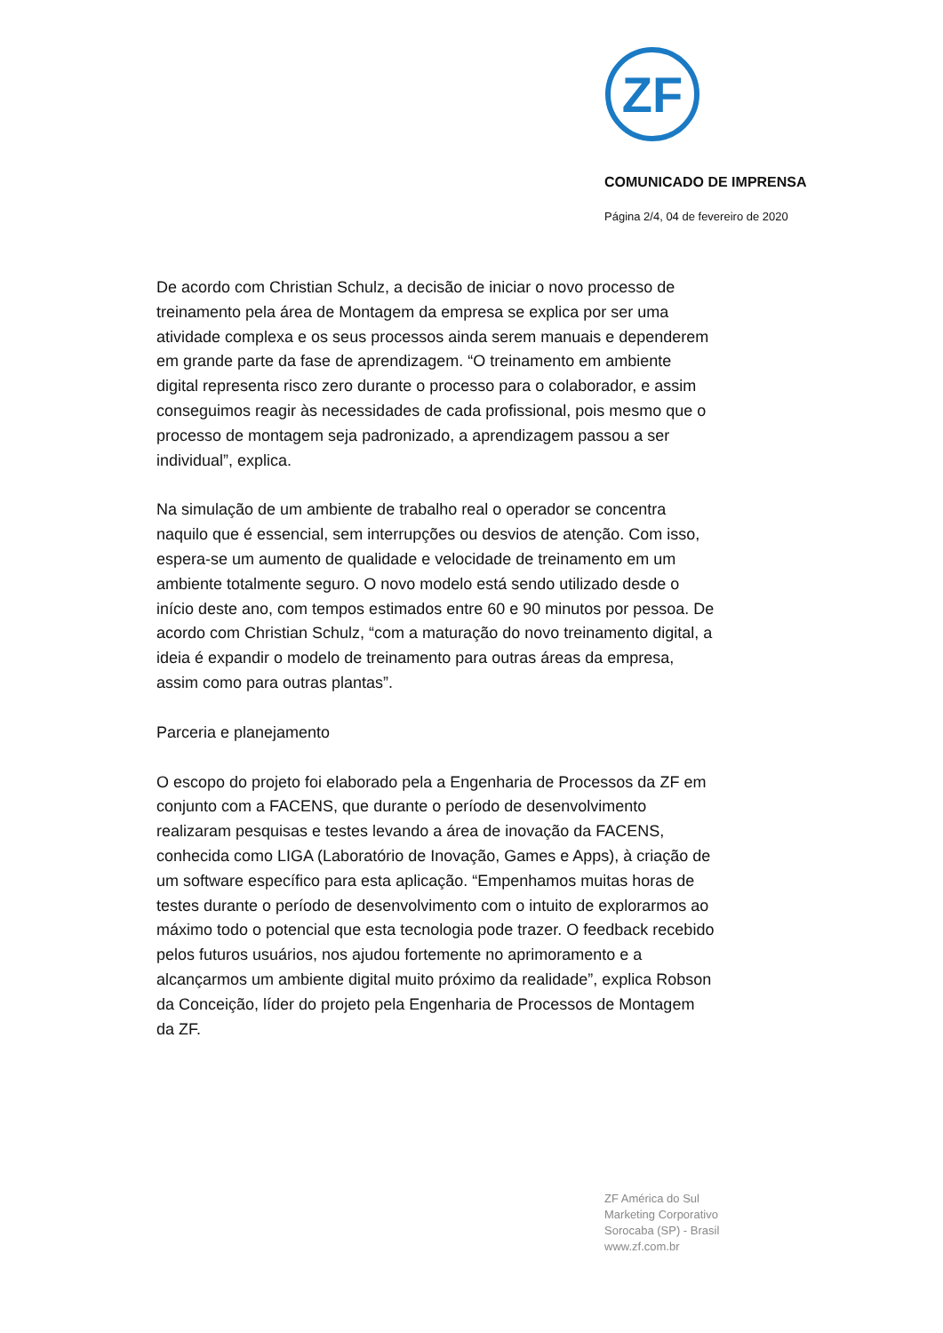ZF
COMUNICADO DE IMPRENSA
Página 2/4, 04 de fevereiro de 2020
De acordo com Christian Schulz, a decisão de iniciar o novo processo de treinamento pela área de Montagem da empresa se explica por ser uma atividade complexa e os seus processos ainda serem manuais e dependerem em grande parte da fase de aprendizagem. “O treinamento em ambiente digital representa risco zero durante o processo para o colaborador, e assim conseguimos reagir às necessidades de cada profissional, pois mesmo que o processo de montagem seja padronizado, a aprendizagem passou a ser individual”, explica.
Na simulação de um ambiente de trabalho real o operador se concentra naquilo que é essencial, sem interrupções ou desvios de atenção. Com isso, espera-se um aumento de qualidade e velocidade de treinamento em um ambiente totalmente seguro. O novo modelo está sendo utilizado desde o início deste ano, com tempos estimados entre 60 e 90 minutos por pessoa. De acordo com Christian Schulz, “com a maturação do novo treinamento digital, a ideia é expandir o modelo de treinamento para outras áreas da empresa, assim como para outras plantas”.
Parceria e planejamento
O escopo do projeto foi elaborado pela a Engenharia de Processos da ZF em conjunto com a FACENS, que durante o período de desenvolvimento realizaram pesquisas e testes levando a área de inovação da FACENS, conhecida como LIGA (Laboratório de Inovação, Games e Apps), à criação de um software específico para esta aplicação. “Empenhamos muitas horas de testes durante o período de desenvolvimento com o intuito de explorarmos ao máximo todo o potencial que esta tecnologia pode trazer. O feedback recebido pelos futuros usuários, nos ajudou fortemente no aprimoramento e a alcançarmos um ambiente digital muito próximo da realidade”, explica Robson da Conceição, líder do projeto pela Engenharia de Processos de Montagem da ZF.
ZF América do Sul
Marketing Corporativo
Sorocaba (SP) - Brasil
www.zf.com.br